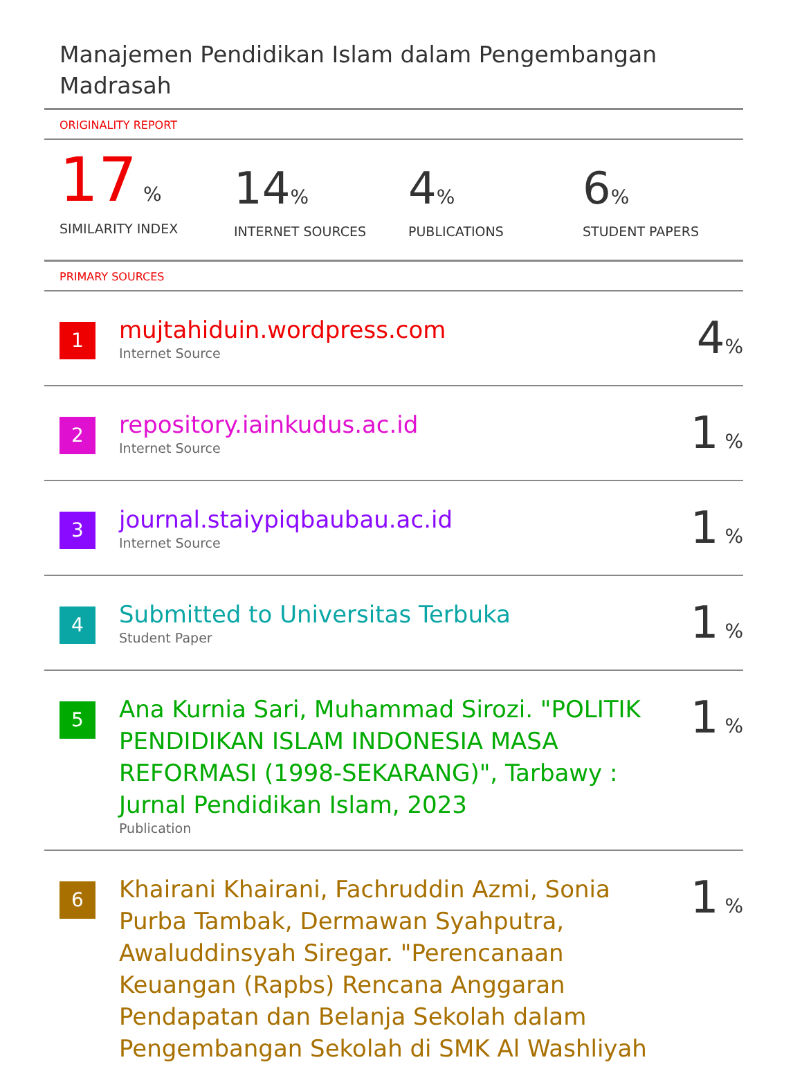Manajemen Pendidikan Islam dalam Pengembangan Madrasah
ORIGINALITY REPORT
17 %
SIMILARITY INDEX
14%
INTERNET SOURCES
4%
PUBLICATIONS
6%
STUDENT PAPERS
PRIMARY SOURCES
| 1 | mujtahiduin.wordpress.com Internet Source | 4 % |
| 2 | repository.iainkudus.ac.id Internet Source | 1 % |
| 3 | journal.staiypiqbaubau.ac.id Internet Source | 1 % |
| 4 | Submitted to Universitas Terbuka Student Paper | 1 % |
| 5 | Ana Kurnia Sari, Muhammad Sirozi. "POLITIK PENDIDIKAN ISLAM INDONESIA MASA REFORMASI (1998-SEKARANG)", Tarbawy : Jurnal Pendidikan Islam, 2023 Publication | 1 % |
| 6 | Khairani Khairani, Fachruddin Azmi, Sonia Purba Tambak, Dermawan Syahputra, Awaluddinsyah Siregar. "Perencanaan Keuangan (Rapbs) Rencana Anggaran Pendapatan dan Belanja Sekolah dalam Pengembangan Sekolah di SMK Al Washliyah | 1 % |